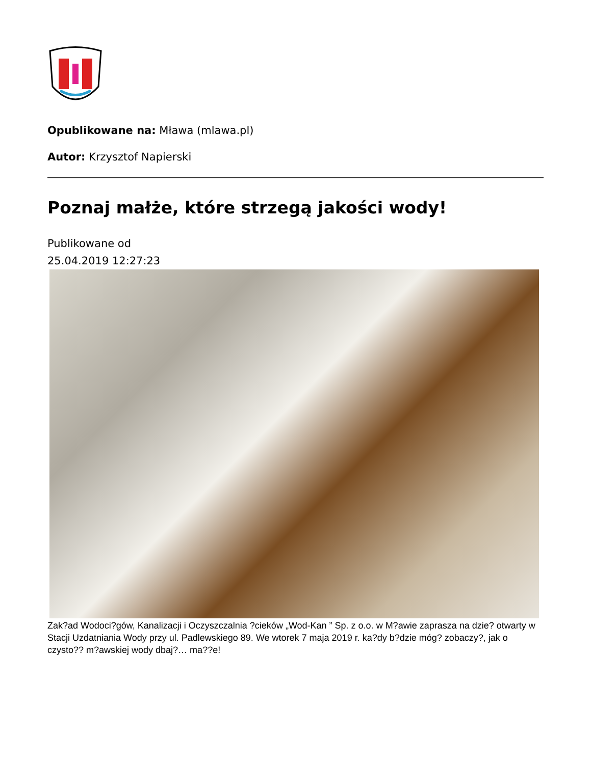Opublikowane na: Mława (mlawa.pl)
Autor: Krzysztof Napierski
Poznaj małże, które strzegą jakości wody!
Publikowane od
25.04.2019 12:27:23
Zak?ad Wodoci?gów, Kanalizacji i Oczyszczalnia ?cieków „Wod-Kan ” Sp. z o.o. w M?awie zaprasza na dzie? otwarty w Stacji Uzdatniania Wody przy ul. Padlewskiego 89. We wtorek 7 maja 2019 r. ka?dy b?dzie móg? zobaczy?, jak o czysto?? m?awskiej wody dbaj?… ma??e!